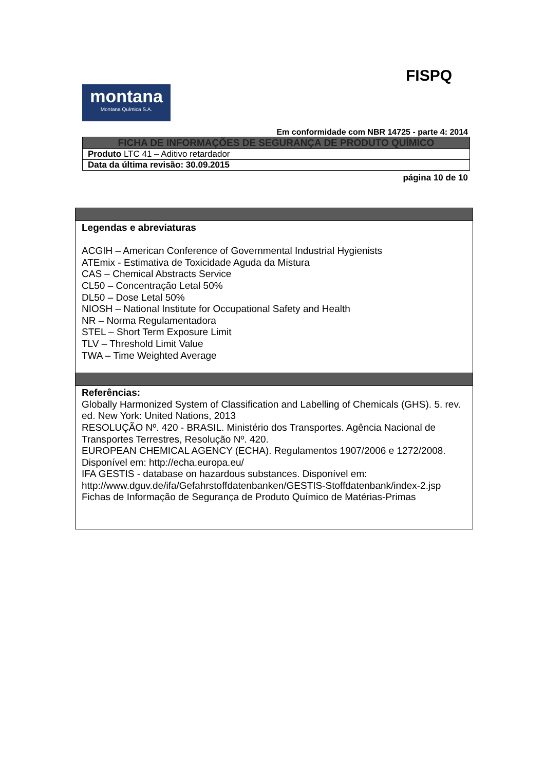FISPQ
montana
Montana Química S.A.
Em conformidade com NBR 14725 - parte 4: 2014
| FICHA DE INFORMAÇÕES DE SEGURANÇA DE PRODUTO QUÍMICO |
| Produto LTC 41 – Aditivo retardador |
| Data da última revisão: 30.09.2015 |
página 10 de 10
Legendas e abreviaturas
ACGIH – American Conference of Governmental Industrial Hygienists
ATEmix - Estimativa de Toxicidade Aguda da Mistura
CAS – Chemical Abstracts Service
CL50 – Concentração Letal 50%
DL50 – Dose Letal 50%
NIOSH – National Institute for Occupational Safety and Health
NR – Norma Regulamentadora
STEL – Short Term Exposure Limit
TLV – Threshold Limit Value
TWA – Time Weighted Average
Referências:
Globally Harmonized System of Classification and Labelling of Chemicals (GHS). 5. rev. ed. New York: United Nations, 2013
RESOLUÇÃO Nº. 420 - BRASIL. Ministério dos Transportes. Agência Nacional de Transportes Terrestres, Resolução Nº. 420.
EUROPEAN CHEMICAL AGENCY (ECHA). Regulamentos 1907/2006 e 1272/2008. Disponível em: http://echa.europa.eu/
IFA GESTIS - database on hazardous substances. Disponível em: http://www.dguv.de/ifa/Gefahrstoffdatenbanken/GESTIS-Stoffdatenbank/index-2.jsp
Fichas de Informação de Segurança de Produto Químico de Matérias-Primas